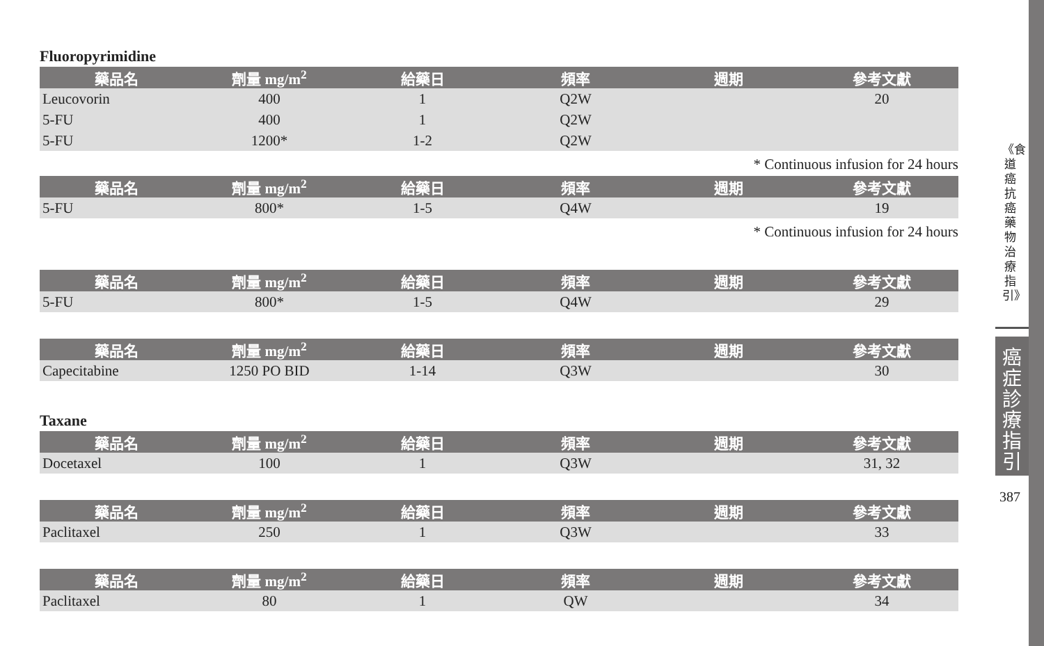Fluoropyrimidine
| 藥品名 | 劑量 mg/m<sup>2</sup> | 給藥日 | 頻率 | 週期 | 參考文獻 |
| --- | --- | --- | --- | --- | --- |
| Leucovorin | 400 | 1 | Q2W | | 20 |
| 5-FU | 400 | 1 | Q2W | | |
| 5-FU | 1200* | 1-2 | Q2W | | |
* Continuous infusion for 24 hours
| 藥品名 | 劑量 mg/m<sup>2</sup> | 給藥日 | 頻率 | 週期 | 參考文獻 |
| --- | --- | --- | --- | --- | --- |
| 5-FU | 800* | 1-5 | Q4W | | 19 |
* Continuous infusion for 24 hours
| 藥品名 | 劑量 mg/m<sup>2</sup> | 給藥日 | 頻率 | 週期 | 參考文獻 |
| --- | --- | --- | --- | --- | --- |
| 5-FU | 800* | 1-5 | Q4W | | 29 |
| 藥品名 | 劑量 mg/m<sup>2</sup> | 給藥日 | 頻率 | 週期 | 參考文獻 |
| --- | --- | --- | --- | --- | --- |
| Capecitabine | 1250 PO BID | 1-14 | Q3W | | 30 |
Taxane
| 藥品名 | 劑量 mg/m<sup>2</sup> | 給藥日 | 頻率 | 週期 | 參考文獻 |
| --- | --- | --- | --- | --- | --- |
| Docetaxel | 100 | 1 | Q3W | | 31, 32 |
| 藥品名 | 劑量 mg/m<sup>2</sup> | 給藥日 | 頻率 | 週期 | 參考文獻 |
| --- | --- | --- | --- | --- | --- |
| Paclitaxel | 250 | 1 | Q3W | | 33 |
| 藥品名 | 劑量 mg/m<sup>2</sup> | 給藥日 | 頻率 | 週期 | 參考文獻 |
| --- | --- | --- | --- | --- | --- |
| Paclitaxel | 80 | 1 | QW | | 34 |
《食道癌抗癌藥物治療指引》
癌症診療指引
387